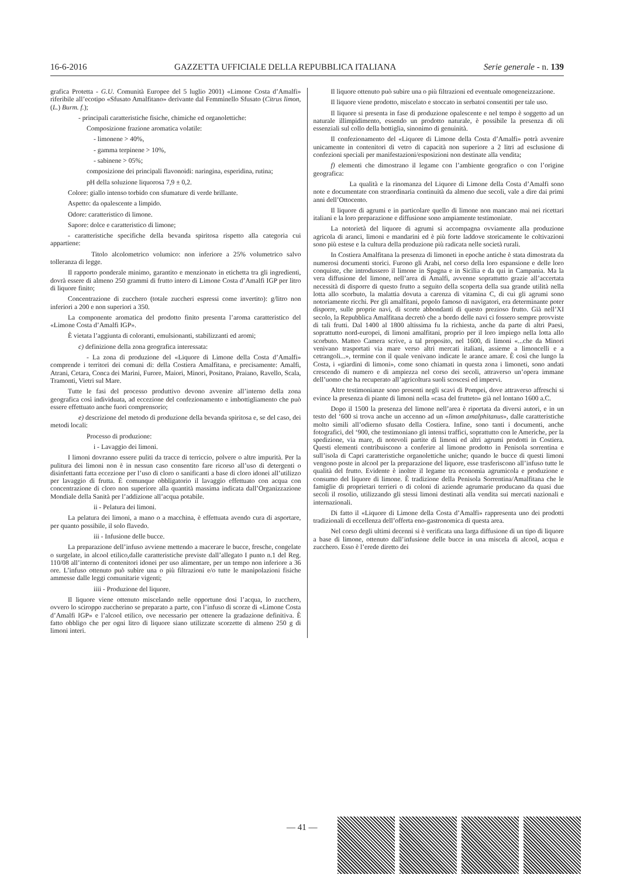16-6-2016 GAZZETTA UFFICIALE DELLA REPUBBLICA ITALIANA Serie generale - n. 139
grafica Protetta - G.U. Comunità Europee del 5 luglio 2001) «Limone Costa d’Amalfi» riferibile all’ecotipo «Sfusato Amalfitano» derivante dal Femminello Sfusato (Citrus limon, (L.) Burm. f.);
- principali caratteristiche fisiche, chimiche ed organolettiche:
Composizione frazione aromatica volatile:
- limonene > 40%,
- gamma terpinene > 10%,
- sabinene > 05%;
composizione dei principali flavonoidi: naringina, esperidina, rutina;
pH della soluzione liquorosa 7,9 ± 0,2.
Colore: giallo intenso torbido con sfumature di verde brillante.
Aspetto: da opalescente a limpido.
Odore: caratteristico di limone.
Sapore: dolce e caratteristico di limone;
- caratteristiche specifiche della bevanda spiritosa rispetto alla categoria cui appartiene:
Titolo alcolometrico volumico: non inferiore a 25% volumetrico salvo tolleranza di legge.
Il rapporto ponderale minimo, garantito e menzionato in etichetta tra gli ingredienti, dovrà essere di almeno 250 grammi di frutto intero di Limone Costa d’Amalfi IGP per litro di liquore finito;
Concentrazione di zucchero (totale zuccheri espressi come invertito): g/litro non inferiori a 200 e non superiori a 350.
La componente aromatica del prodotto finito presenta l’aroma caratteristico del «Limone Costa d’Amalfi IGP».
È vietata l’aggiunta di coloranti, emulsionanti, stabilizzanti ed aromi;
c) definizione della zona geografica interessata:
- La zona di produzione del «Liquore di Limone della Costa d’Amalfi» comprende i territori dei comuni di: della Costiera Amalfitana, e precisamente: Amalfi, Atrani, Cetara, Conca dei Marini, Furore, Maiori, Minori, Positano, Praiano, Ravello, Scala, Tramonti, Vietri sul Mare.
Tutte le fasi del processo produttivo devono avvenire all’interno della zona geografica così individuata, ad eccezione del confezionamento e imbottigliamento che può essere effettuato anche fuori comprensorio;
e) descrizione del metodo di produzione della bevanda spiritosa e, se del caso, dei metodi locali:
Processo di produzione:
i - Lavaggio dei limoni.
I limoni dovranno essere puliti da tracce di terriccio, polvere o altre impurità. Per la pulitura dei limoni non è in nessun caso consentito fare ricorso all’uso di detergenti o disinfettanti fatta eccezione per l’uso di cloro o sanificanti a base di cloro idonei all’utilizzo per lavaggio di frutta. È comunque obbligatorio il lavaggio effettuato con acqua con concentrazione di cloro non superiore alla quantità massima indicata dall’Organizzazione Mondiale della Sanità per l’addizione all’acqua potabile.
ii - Pelatura dei limoni.
La pelatura dei limoni, a mano o a macchina, è effettuata avendo cura di asportare, per quanto possibile, il solo flavedo.
iii - Infusione delle bucce.
La preparazione dell’infuso avviene mettendo a macerare le bucce, fresche, congelate o surgelate, in alcool etilico,dalle caratteristiche previste dall’allegato I punto n.1 del Reg. 110/08 all’interno di contenitori idonei per uso alimentare, per un tempo non inferiore a 36 ore. L’infuso ottenuto può subire una o più filtrazioni e/o tutte le manipolazioni fisiche ammesse dalle leggi comunitarie vigenti;
iiii - Produzione del liquore.
Il liquore viene ottenuto miscelando nelle opportune dosi l’acqua, lo zucchero, ovvero lo sciroppo zuccherino se preparato a parte, con l’infuso di scorze di «Limone Costa d’Amalfi IGP» e l’alcool etilico, ove necessario per ottenere la gradazione definitiva. È fatto obbligo che per ogni litro di liquore siano utilizzate scorzette di almeno 250 g di limoni interi.
Il liquore ottenuto può subire una o più filtrazioni ed eventuale omogeneizzazione.
Il liquore viene prodotto, miscelato e stoccato in serbatoi consentiti per tale uso.
Il liquore si presenta in fase di produzione opalescente e nel tempo è soggetto ad un naturale illimpidimento, essendo un prodotto naturale, è possibile la presenza di oli essenziali sul collo della bottiglia, sinonimo di genuinità.
Il confezionamento del «Liquore di Limone della Costa d’Amalfi» potrà avvenire unicamente in contenitori di vetro di capacità non superiore a 2 litri ad esclusione di confezioni speciali per manifestazioni/esposizioni non destinate alla vendita;
f) elementi che dimostrano il legame con l’ambiente geografico o con l’origine geografica:
La qualità e la rinomanza del Liquore di Limone della Costa d’Amalfi sono note e documentate con straordinaria continuità da almeno due secoli, vale a dire dai primi anni dell’Ottocento.
Il liquore di agrumi e in particolare quello di limone non mancano mai nei ricettari italiani e la loro preparazione e diffusione sono ampiamente testimoniate.
La notorietà del liquore di agrumi si accompagna ovviamente alla produzione agricola di aranci, limoni e mandarini ed è più forte laddove storicamente le coltivazioni sono più estese e la cultura della produzione più radicata nelle società rurali.
In Costiera Amalfitana la presenza di limoneti in epoche antiche è stata dimostrata da numerosi documenti storici. Furono gli Arabi, nel corso della loro espansione e delle loro conquiste, che introdussero il limone in Spagna e in Sicilia e da qui in Campania. Ma la vera diffusione del limone, nell’area di Amalfi, avvenne soprattutto grazie all’accertata necessità di disporre di questo frutto a seguito della scoperta della sua grande utilità nella lotta allo scorbuto, la malattia dovuta a carenza di vitamina C, di cui gli agrumi sono notoriamente ricchi. Per gli amalfitani, popolo famoso di navigatori, era determinante poter disporre, sulle proprie navi, di scorte abbondanti di questo prezioso frutto. Già nell’XI secolo, la Repubblica Amalfitana decretò che a bordo delle navi ci fossero sempre provviste di tali frutti. Dal 1400 al 1800 altissima fu la richiesta, anche da parte di altri Paesi, soprattutto nord-europei, di limoni amalfitani, proprio per il loro impiego nella lotta allo scorbuto. Matteo Camera scrive, a tal proposito, nel 1600, di limoni «...che da Minori venivano trasportati via mare verso altri mercati italiani, assieme a limoncelli e a cetrangoli...», termine con il quale venivano indicate le arance amare. È così che lungo la Costa, i «giardini di limoni», come sono chiamati in questa zona i limoneti, sono andati crescendo di numero e di ampiezza nel corso dei secoli, attraverso un’opera immane dell’uomo che ha recuperato all’agricoltura suoli scoscesi ed impervi.
Altre testimonianze sono presenti negli scavi di Pompei, dove attraverso affreschi si evince la presenza di piante di limoni nella «casa del frutteto» già nel lontano 1600 a.C.
Dopo il 1500 la presenza del limone nell’area è riportata da diversi autori, e in un testo del ‘600 si trova anche un accenno ad un «limon amalphitanus», dalle caratteristiche molto simili all’odierno sfusato della Costiera. Infine, sono tanti i documenti, anche fotografici, del ‘900, che testimoniano gli intensi traffici, soprattutto con le Americhe, per la spedizione, via mare, di notevoli partite di limoni ed altri agrumi prodotti in Costiera. Questi elementi contribuiscono a conferire al limone prodotto in Penisola sorrentina e sull’isola di Capri caratteristiche organolettiche uniche; quando le bucce di questi limoni vengono poste in alcool per la preparazione del liquore, esse trasferiscono all’infuso tutte le qualità del frutto. Evidente è inoltre il legame tra economia agrumicola e produzione e consumo del liquore di limone. È tradizione della Penisola Sorrentina/Amalfitana che le famiglie di proprietari terrieri o di coloni di aziende agrumarie producano da quasi due secoli il rosolio, utilizzando gli stessi limoni destinati alla vendita sui mercati nazionali e internazionali.
Di fatto il «Liquore di Limone della Costa d’Amalfi» rappresenta uno dei prodotti tradizionali di eccellenza dell’offerta eno-gastronomica di questa area.
Nel corso degli ultimi decenni si è verificata una larga diffusione di un tipo di liquore a base di limone, ottenuto dall’infusione delle bucce in una miscela di alcool, acqua e zucchero. Esso è l’erede diretto dei
— 41 —